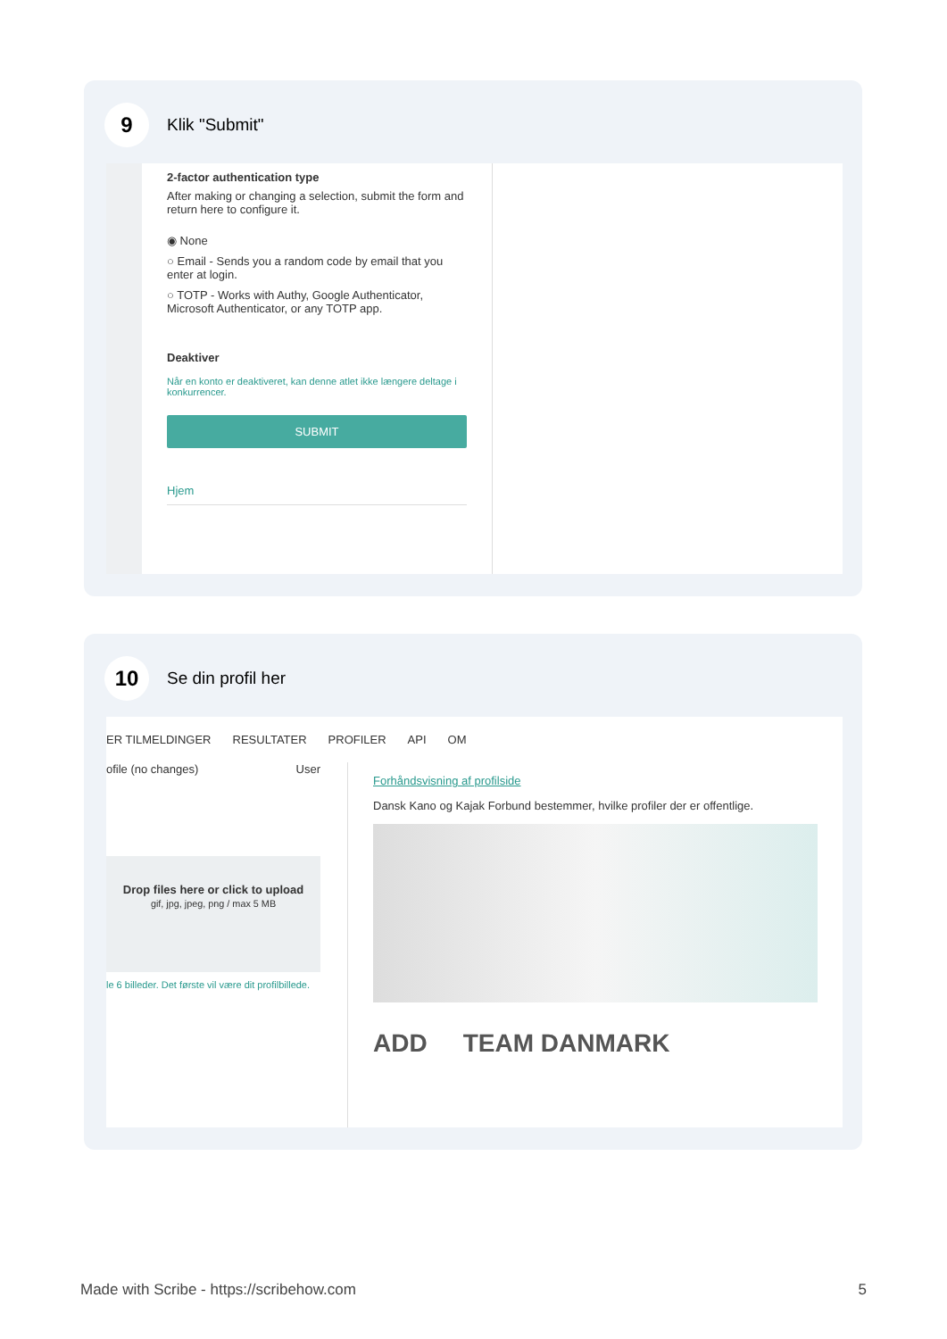9
Klik "Submit"
2-factor authentication type
After making or changing a selection, submit the form and return here to configure it.
◉ None
○ Email - Sends you a random code by email that you enter at login.
○ TOTP - Works with Authy, Google Authenticator, Microsoft Authenticator, or any TOTP app.
Deaktiver
Når en konto er deaktiveret, kan denne atlet ikke længere deltage i konkurrencer.
SUBMIT
Hjem
10
Se din profil her
ER TILMELDINGER RESULTATER PROFILER API OM
ofile (no changes) User
Drop files here or click to upload
gif, jpg, jpeg, png / max 5 MB
le 6 billeder. Det første vil være dit profilbillede.
Forhåndsvisning af profilside
Dansk Kano og Kajak Forbund bestemmer, hvilke profiler der er offentlige.
ADD TEAM DANMARK
Made with Scribe - https://scribehow.com 5